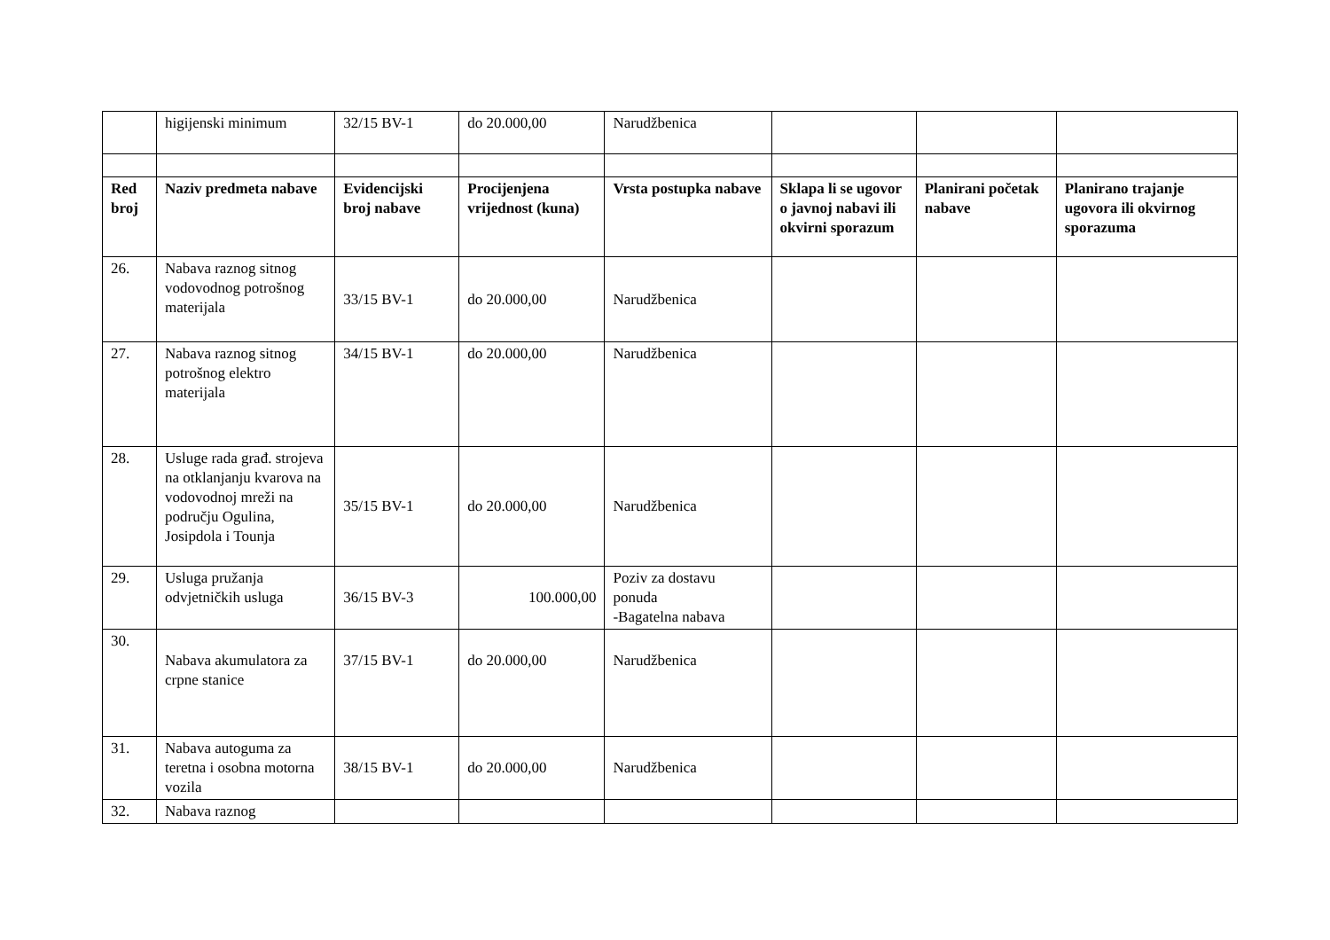| | higijenski minimum | 32/15 BV-1 | do 20.000,00 | Narudžbenica | | | |
| Red broj | Naziv predmeta nabave | Evidencijski broj nabave | Procijenjena vrijednost (kuna) | Vrsta postupka nabave | Sklapa li se ugovor o javnoj nabavi ili okvirni sporazum | Planirani početak nabave | Planirano trajanje ugovora ili okvirnog sporazuma |
| 26. | Nabava raznog sitnog vodovodnog potrošnog materijala | 33/15 BV-1 | do 20.000,00 | Narudžbenica | | | |
| 27. | Nabava raznog sitnog potrošnog elektro materijala | 34/15 BV-1 | do 20.000,00 | Narudžbenica | | | |
| 28. | Usluge rada građ. strojeva na otklanjanju kvarova na vodovodnoj mreži na području Ogulina, Josipdola i Tounja | 35/15 BV-1 | do 20.000,00 | Narudžbenica | | | |
| 29. | Usluga pružanja odvjetničkih usluga | 36/15 BV-3 | 100.000,00 | Poziv za dostavu ponuda -Bagatelna nabava | | | |
| 30. | Nabava akumulatora za crpne stanice | 37/15 BV-1 | do 20.000,00 | Narudžbenica | | | |
| 31. | Nabava autoguma za teretna i osobna motorna vozila | 38/15 BV-1 | do 20.000,00 | Narudžbenica | | | |
| 32. | Nabava raznog | | | | | | |